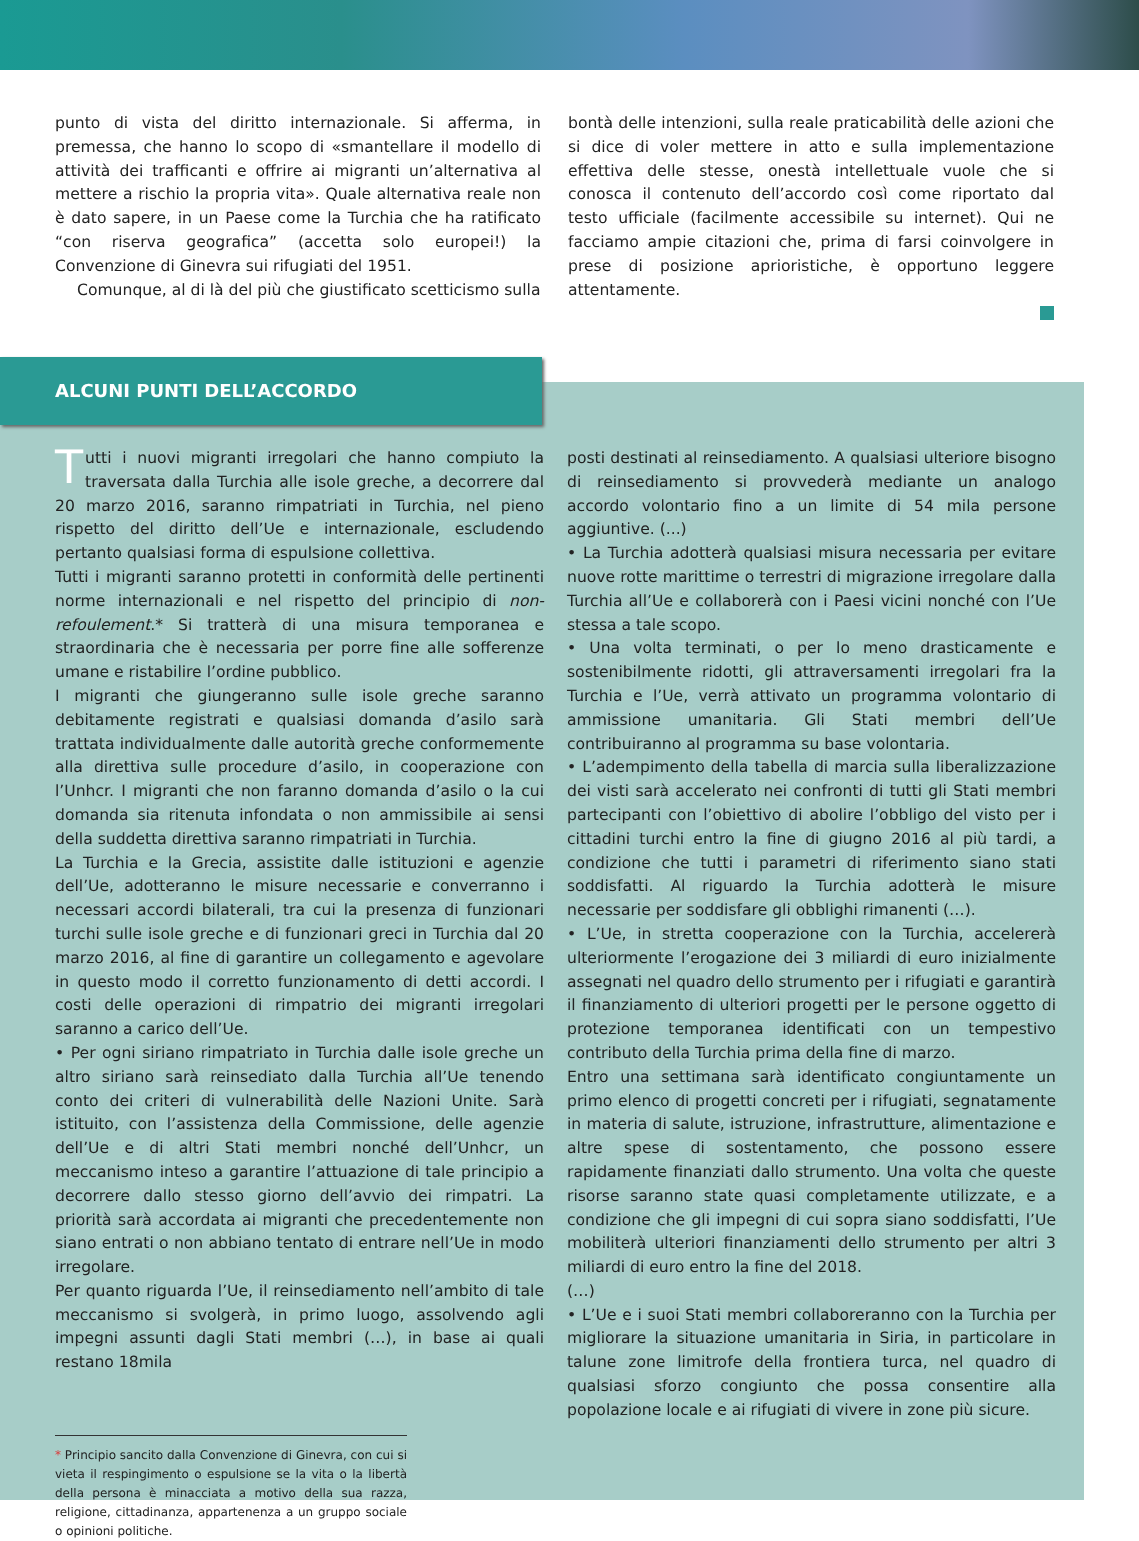punto di vista del diritto internazionale. Si afferma, in premessa, che hanno lo scopo di «smantellare il modello di attività dei trafficanti e offrire ai migranti un’alternativa al mettere a rischio la propria vita». Quale alternativa reale non è dato sapere, in un Paese come la Turchia che ha ratificato “con riserva geografica” (accetta solo europei!) la Convenzione di Ginevra sui rifugiati del 1951.
Comunque, al di là del più che giustificato scetticismo sulla
bontà delle intenzioni, sulla reale praticabilità delle azioni che si dice di voler mettere in atto e sulla implementazione effettiva delle stesse, onestà intellettuale vuole che si conosca il contenuto dell’accordo così come riportato dal testo ufficiale (facilmente accessibile su internet). Qui ne facciamo ampie citazioni che, prima di farsi coinvolgere in prese di posizione aprioristiche, è opportuno leggere attentamente.
ALCUNI PUNTI DELL’ACCORDO
Tutti i nuovi migranti irregolari che hanno compiuto la traversata dalla Turchia alle isole greche, a decorrere dal 20 marzo 2016, saranno rimpatriati in Turchia, nel pieno rispetto del diritto dell’Ue e internazionale, escludendo pertanto qualsiasi forma di espulsione collettiva.
Tutti i migranti saranno protetti in conformità delle pertinenti norme internazionali e nel rispetto del principio di non-refoulement.* Si tratterà di una misura temporanea e straordinaria che è necessaria per porre fine alle sofferenze umane e ristabilire l’ordine pubblico.
I migranti che giungeranno sulle isole greche saranno debitamente registrati e qualsiasi domanda d’asilo sarà trattata individualmente dalle autorità greche conformemente alla direttiva sulle procedure d’asilo, in cooperazione con l’Unhcr. I migranti che non faranno domanda d’asilo o la cui domanda sia ritenuta infondata o non ammissibile ai sensi della suddetta direttiva saranno rimpatriati in Turchia.
La Turchia e la Grecia, assistite dalle istituzioni e agenzie dell’Ue, adotteranno le misure necessarie e converranno i necessari accordi bilaterali, tra cui la presenza di funzionari turchi sulle isole greche e di funzionari greci in Turchia dal 20 marzo 2016, al fine di garantire un collegamento e agevolare in questo modo il corretto funzionamento di detti accordi. I costi delle operazioni di rimpatrio dei migranti irregolari saranno a carico dell’Ue.
• Per ogni siriano rimpatriato in Turchia dalle isole greche un altro siriano sarà reinsediato dalla Turchia all’Ue tenendo conto dei criteri di vulnerabilità delle Nazioni Unite. Sarà istituito, con l’assistenza della Commissione, delle agenzie dell’Ue e di altri Stati membri nonché dell’Unhcr, un meccanismo inteso a garantire l’attuazione di tale principio a decorrere dallo stesso giorno dell’avvio dei rimpatri. La priorità sarà accordata ai migranti che precedentemente non siano entrati o non abbiano tentato di entrare nell’Ue in modo irregolare.
Per quanto riguarda l’Ue, il reinsediamento nell’ambito di tale meccanismo si svolgerà, in primo luogo, assolvendo agli impegni assunti dagli Stati membri (…), in base ai quali restano 18mila
* Principio sancito dalla Convenzione di Ginevra, con cui si vieta il respingimento o espulsione se la vita o la libertà della persona è minacciata a motivo della sua razza, religione, cittadinanza, appartenenza a un gruppo sociale o opinioni politiche.
posti destinati al reinsediamento. A qualsiasi ulteriore bisogno di reinsediamento si provvederà mediante un analogo accordo volontario fino a un limite di 54 mila persone aggiuntive. (...)
• La Turchia adotterà qualsiasi misura necessaria per evitare nuove rotte marittime o terrestri di migrazione irregolare dalla Turchia all’Ue e collaborerà con i Paesi vicini nonché con l’Ue stessa a tale scopo.
• Una volta terminati, o per lo meno drasticamente e sostenibilmente ridotti, gli attraversamenti irregolari fra la Turchia e l’Ue, verrà attivato un programma volontario di ammissione umanitaria. Gli Stati membri dell’Ue contribuiranno al programma su base volontaria.
• L’adempimento della tabella di marcia sulla liberalizzazione dei visti sarà accelerato nei confronti di tutti gli Stati membri partecipanti con l’obiettivo di abolire l’obbligo del visto per i cittadini turchi entro la fine di giugno 2016 al più tardi, a condizione che tutti i parametri di riferimento siano stati soddisfatti. Al riguardo la Turchia adotterà le misure necessarie per soddisfare gli obblighi rimanenti (…).
• L’Ue, in stretta cooperazione con la Turchia, accelererà ulteriormente l’erogazione dei 3 miliardi di euro inizialmente assegnati nel quadro dello strumento per i rifugiati e garantirà il finanziamento di ulteriori progetti per le persone oggetto di protezione temporanea identificati con un tempestivo contributo della Turchia prima della fine di marzo.
Entro una settimana sarà identificato congiuntamente un primo elenco di progetti concreti per i rifugiati, segnatamente in materia di salute, istruzione, infrastrutture, alimentazione e altre spese di sostentamento, che possono essere rapidamente finanziati dallo strumento. Una volta che queste risorse saranno state quasi completamente utilizzate, e a condizione che gli impegni di cui sopra siano soddisfatti, l’Ue mobiliterà ulteriori finanziamenti dello strumento per altri 3 miliardi di euro entro la fine del 2018.
(…)
• L’Ue e i suoi Stati membri collaboreranno con la Turchia per migliorare la situazione umanitaria in Siria, in particolare in talune zone limitrofe della frontiera turca, nel quadro di qualsiasi sforzo congiunto che possa consentire alla popolazione locale e ai rifugiati di vivere in zone più sicure.